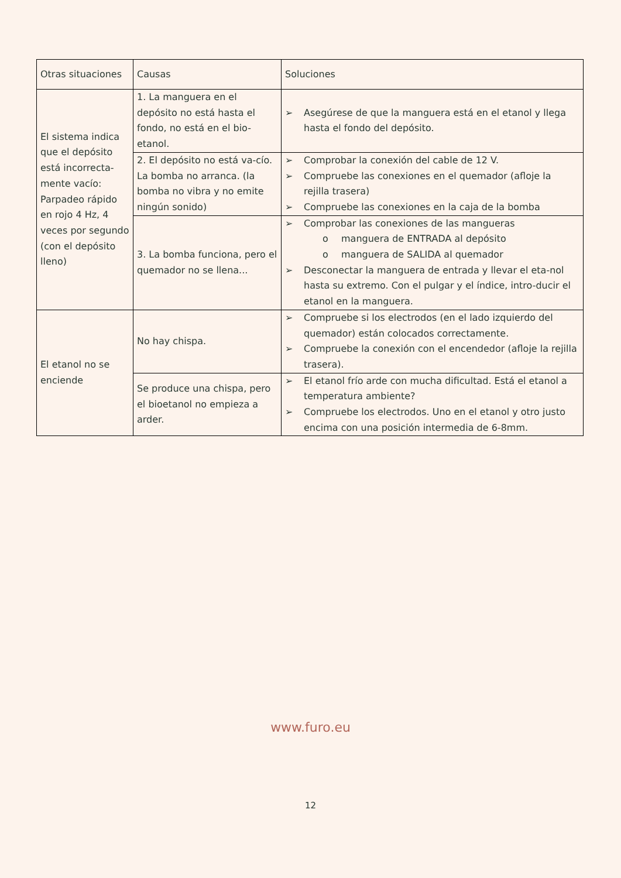| Otras situaciones | Causas | Soluciones |
| --- | --- | --- |
| El sistema indica que el depósito está incorrecta-mente vacío: Parpadeo rápido en rojo 4 Hz, 4 veces por segundo (con el depósito lleno) | 1. La manguera en el depósito no está hasta el fondo, no está en el bio-etanol. | ➢ Asegúrese de que la manguera está en el etanol y llega hasta el fondo del depósito. |
| | 2. El depósito no está va-cío. La bomba no arranca. (la bomba no vibra y no emite ningún sonido) | ➢ Comprobar la conexión del cable de 12 V. ➢ Compruebe las conexiones en el quemador (afloje la rejilla trasera) ➢ Compruebe las conexiones en la caja de la bomba |
| | 3. La bomba funciona, pero el quemador no se llena... | ➢ Comprobar las conexiones de las mangueras o manguera de ENTRADA al depósito o manguera de SALIDA al quemador ➢ Desconectar la manguera de entrada y llevar el eta-nol hasta su extremo. Con el pulgar y el índice, intro-ducir el etanol en la manguera. |
| El etanol no se enciende | No hay chispa. | ➢ Compruebe si los electrodos (en el lado izquierdo del quemador) están colocados correctamente. ➢ Compruebe la conexión con el encendedor (afloje la rejilla trasera). |
| | Se produce una chispa, pero el bioetanol no empieza a arder. | ➢ El etanol frío arde con mucha dificultad. Está el etanol a temperatura ambiente? ➢ Compruebe los electrodos. Uno en el etanol y otro justo encima con una posición intermedia de 6-8mm. |
www.furo.eu
12